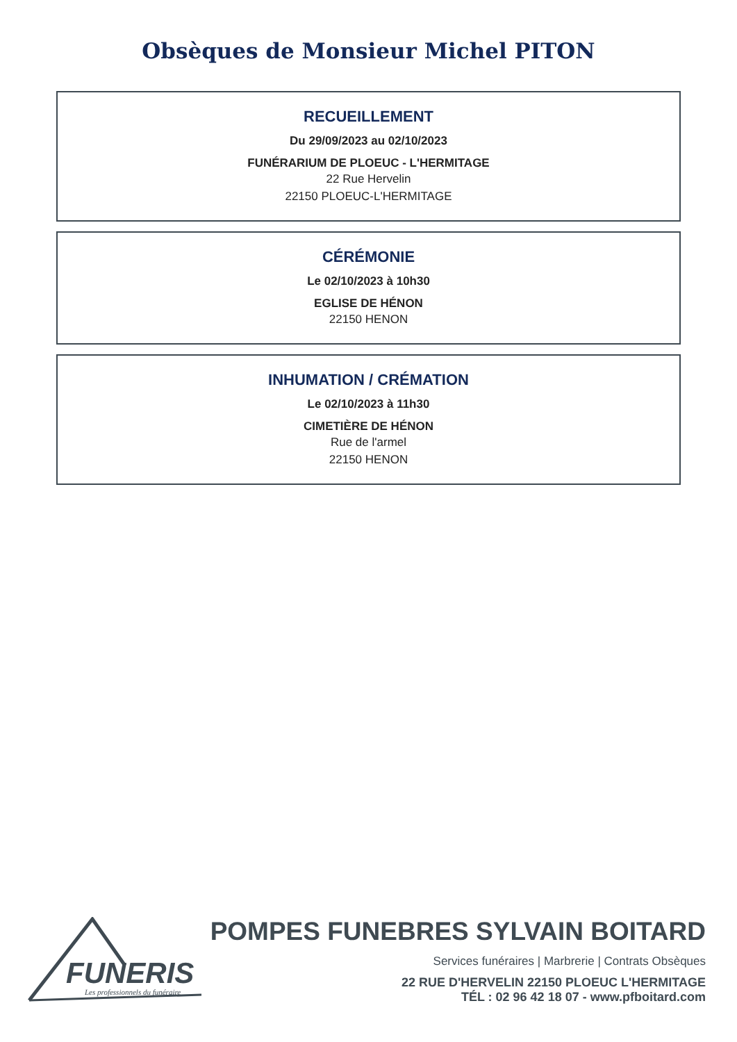Obsèques de Monsieur Michel PITON
RECUEILLEMENT
Du 29/09/2023 au 02/10/2023
FUNÉRARIUM DE PLOEUC - L'HERMITAGE
22 Rue Hervelin
22150 PLOEUC-L'HERMITAGE
CÉRÉMONIE
Le 02/10/2023 à 10h30
EGLISE DE HÉNON
22150 HENON
INHUMATION / CRÉMATION
Le 02/10/2023 à 11h30
CIMETIÈRE DE HÉNON
Rue de l'armel
22150 HENON
FUNERIS
Les professionnels du funéraire
POMPES FUNEBRES SYLVAIN BOITARD
Services funéraires | Marbrerie | Contrats Obsèques
22 RUE D'HERVELIN 22150 PLOEUC L'HERMITAGE
TÉL : 02 96 42 18 07 - www.pfboitard.com